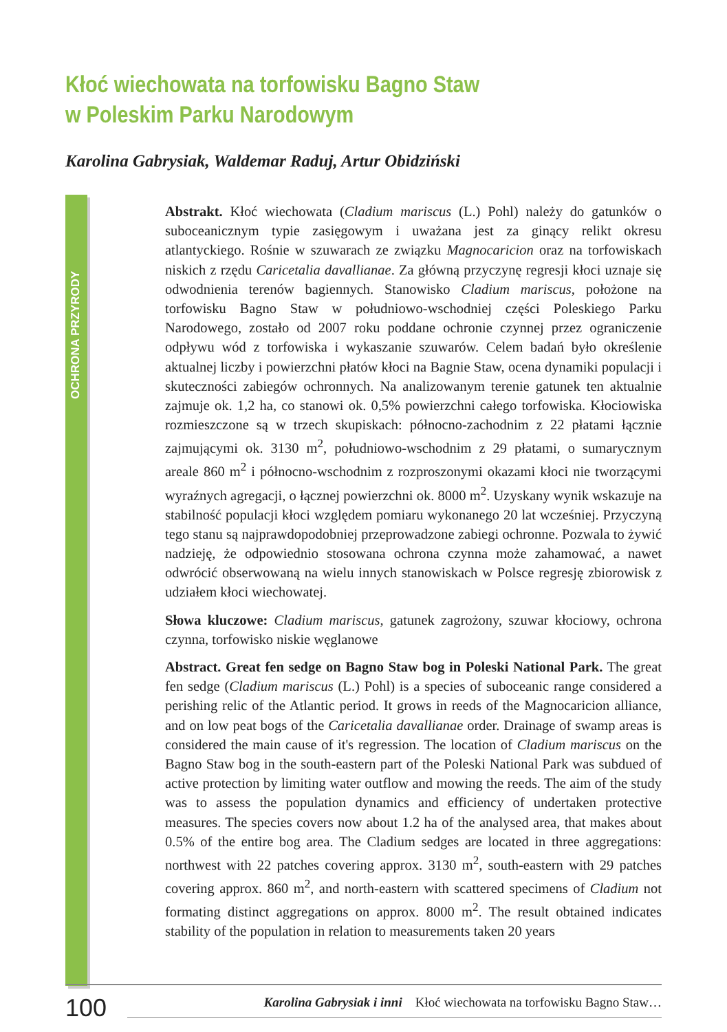Kłoć wiechowata na torfowisku Bagno Staw
w Poleskim Parku Narodowym
Karolina Gabrysiak, Waldemar Raduj, Artur Obidziński
OCHRONA PRZYRODY
Abstrakt. Kłoć wiechowata (Cladium mariscus (L.) Pohl) należy do gatunków o suboceanicznym typie zasięgowym i uważana jest za ginący relikt okresu atlantyckiego. Rośnie w szuwarach ze związku Magnocaricion oraz na torfowiskach niskich z rzędu Caricetalia davallianae. Za główną przyczynę regresji kłoci uznaje się odwodnienia terenów bagiennych. Stanowisko Cladium mariscus, położone na torfowisku Bagno Staw w południowo-wschodniej części Poleskiego Parku Narodowego, zostało od 2007 roku poddane ochronie czynnej przez ograniczenie odpływu wód z torfowiska i wykaszanie szuwarów. Celem badań było określenie aktualnej liczby i powierzchni płatów kłoci na Bagnie Staw, ocena dynamiki populacji i skuteczności zabiegów ochronnych. Na analizowanym terenie gatunek ten aktualnie zajmuje ok. 1,2 ha, co stanowi ok. 0,5% powierzchni całego torfowiska. Kłociowiska rozmieszczone są w trzech skupiskach: północno-zachodnim z 22 płatami łącznie zajmującymi ok. 3130 m<sup>2</sup>, południowo-wschodnim z 29 płatami, o sumarycznym areale 860 m<sup>2</sup> i północno-wschodnim z rozproszonymi okazami kłoci nie tworzącymi wyraźnych agregacji, o łącznej powierzchni ok. 8000 m<sup>2</sup>. Uzyskany wynik wskazuje na stabilność populacji kłoci względem pomiaru wykonanego 20 lat wcześniej. Przyczyną tego stanu są najprawdopodobniej przeprowadzone zabiegi ochronne. Pozwala to żywić nadzieję, że odpowiednio stosowana ochrona czynna może zahamować, a nawet odwrócić obserwowaną na wielu innych stanowiskach w Polsce regresję zbiorowisk z udziałem kłoci wiechowatej.
Słowa kluczowe: Cladium mariscus, gatunek zagrożony, szuwar kłociowy, ochrona czynna, torfowisko niskie węglanowe
Abstract. Great fen sedge on Bagno Staw bog in Poleski National Park. The great fen sedge (Cladium mariscus (L.) Pohl) is a species of suboceanic range considered a perishing relic of the Atlantic period. It grows in reeds of the Magnocaricion alliance, and on low peat bogs of the Caricetalia davallianae order. Drainage of swamp areas is considered the main cause of it's regression. The location of Cladium mariscus on the Bagno Staw bog in the south-eastern part of the Poleski National Park was subdued of active protection by limiting water outflow and mowing the reeds. The aim of the study was to assess the population dynamics and efficiency of undertaken protective measures. The species covers now about 1.2 ha of the analysed area, that makes about 0.5% of the entire bog area. The Cladium sedges are located in three aggregations: northwest with 22 patches covering approx. 3130 m<sup>2</sup>, south-eastern with 29 patches covering approx. 860 m<sup>2</sup>, and north-eastern with scattered specimens of Cladium not formating distinct aggregations on approx. 8000 m<sup>2</sup>. The result obtained indicates stability of the population in relation to measurements taken 20 years
100
Karolina Gabrysiak i inni Kłoć wiechowata na torfowisku Bagno Staw…